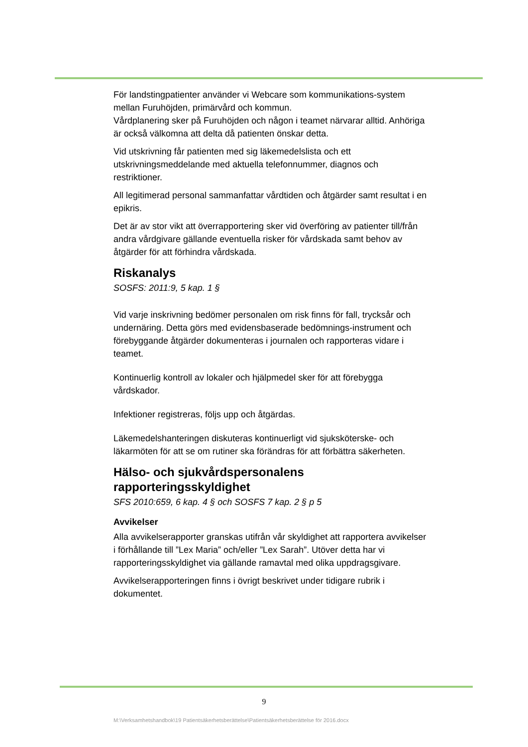För landstingpatienter använder vi Webcare som kommunikations-system mellan Furuhöjden, primärvård och kommun.
Vårdplanering sker på Furuhöjden och någon i teamet närvarar alltid. Anhöriga är också välkomna att delta då patienten önskar detta.
Vid utskrivning får patienten med sig läkemedelslista och ett utskrivningsmeddelande med aktuella telefonnummer, diagnos och restriktioner.
All legitimerad personal sammanfattar vårdtiden och åtgärder samt resultat i en epikris.
Det är av stor vikt att överrapportering sker vid överföring av patienter till/från andra vårdgivare gällande eventuella risker för vårdskada samt behov av åtgärder för att förhindra vårdskada.
Riskanalys
SOSFS: 2011:9, 5 kap. 1 §
Vid varje inskrivning bedömer personalen om risk finns för fall, trycksår och undernäring. Detta görs med evidensbaserade bedömnings-instrument och förebyggande åtgärder dokumenteras i journalen och rapporteras vidare i teamet.
Kontinuerlig kontroll av lokaler och hjälpmedel sker för att förebygga vårdskador.
Infektioner registreras, följs upp och åtgärdas.
Läkemedelshanteringen diskuteras kontinuerligt vid sjuksköterske- och läkarmöten för att se om rutiner ska förändras för att förbättra säkerheten.
Hälso- och sjukvårdspersonalens rapporteringsskyldighet
SFS 2010:659, 6 kap. 4 § och SOSFS 7 kap. 2 § p 5
Avvikelser
Alla avvikelserapporter granskas utifrån vår skyldighet att rapportera avvikelser i förhållande till ”Lex Maria” och/eller ”Lex Sarah”. Utöver detta har vi rapporteringsskyldighet via gällande ramavtal med olika uppdragsgivare.
Avvikelserapporteringen finns i övrigt beskrivet under tidigare rubrik i dokumentet.
9
M:\Verksamhetshandbok\19 Patientsäkerhetsberättelse\Patientsäkerhetsberättelse för 2016.docx